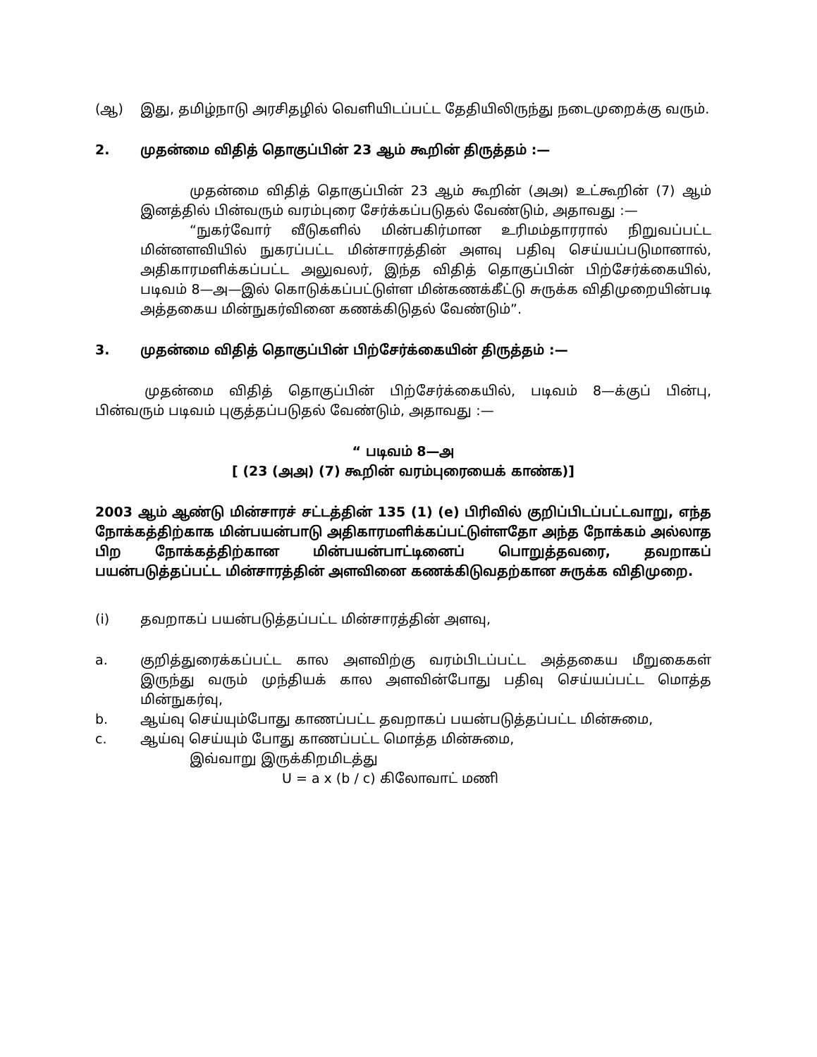(ஆ) இது, தமிழ்நாடு அரசிதழில் வெளியிடப்பட்ட தேதியிலிருந்து நடைமுறைக்கு வரும்.
2. முதன்மை விதித் தொகுப்பின் 23 ஆம் கூறின் திருத்தம் :—
முதன்மை விதித் தொகுப்பின் 23 ஆம் கூறின் (அஅ) உட்கூறின் (7) ஆம் இனத்தில் பின்வரும் வரம்புரை சேர்க்கப்படுதல் வேண்டும், அதாவது :—
“நுகர்வோர் வீடுகளில் மின்பகிர்மான உரிமம்தாரரால் நிறுவப்பட்ட மின்னளவியில் நுகரப்பட்ட மின்சாரத்தின் அளவு பதிவு செய்யப்படுமானால், அதிகாரமளிக்கப்பட்ட அலுவலர், இந்த விதித் தொகுப்பின் பிற்சேர்க்கையில், படிவம் 8—அ—இல் கொடுக்கப்பட்டுள்ள மின்கணக்கீட்டு சுருக்க விதிமுறையின்படி அத்தகைய மின்நுகர்வினை கணக்கிடுதல் வேண்டும்”.
3. முதன்மை விதித் தொகுப்பின் பிற்சேர்க்கையின் திருத்தம் :—
முதன்மை விதித் தொகுப்பின் பிற்சேர்க்கையில், படிவம் 8—க்குப் பின்பு, பின்வரும் படிவம் புகுத்தப்படுதல் வேண்டும், அதாவது :—
“ படிவம் 8—அ
[ (23 (அஅ) (7) கூறின் வரம்புரையைக் காண்க)]
2003 ஆம் ஆண்டு மின்சாரச் சட்டத்தின் 135 (1) (e) பிரிவில் குறிப்பிடப்பட்டவாறு, எந்த நோக்கத்திற்காக மின்பயன்பாடு அதிகாரமளிக்கப்பட்டுள்ளதோ அந்த நோக்கம் அல்லாத பிற நோக்கத்திற்கான மின்பயன்பாட்டினைப் பொறுத்தவரை, தவறாகப் பயன்படுத்தப்பட்ட மின்சாரத்தின் அளவினை கணக்கிடுவதற்கான சுருக்க விதிமுறை.
(i) தவறாகப் பயன்படுத்தப்பட்ட மின்சாரத்தின் அளவு,
a. குறித்துரைக்கப்பட்ட கால அளவிற்கு வரம்பிடப்பட்ட அத்தகைய மீறுகைகள் இருந்து வரும் முந்தியக் கால அளவின்போது பதிவு செய்யப்பட்ட மொத்த மின்நுகர்வு,
b. ஆய்வு செய்யும்போது காணப்பட்ட தவறாகப் பயன்படுத்தப்பட்ட மின்சுமை,
c. ஆய்வு செய்யும் போது காணப்பட்ட மொத்த மின்சுமை,
இவ்வாறு இருக்கிறமிடத்து
U = a x (b / c) கிலோவாட் மணி